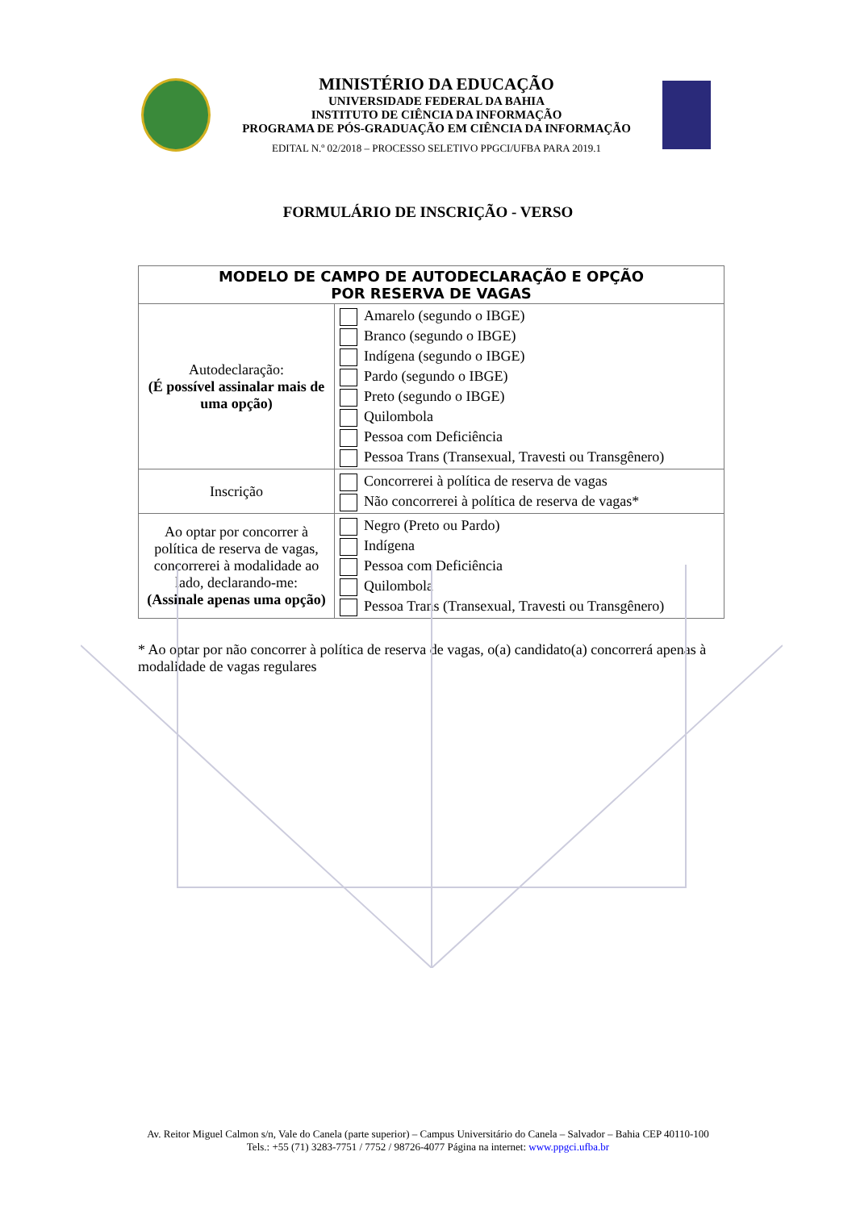MINISTÉRIO DA EDUCAÇÃO
UNIVERSIDADE FEDERAL DA BAHIA
INSTITUTO DE CIÊNCIA DA INFORMAÇÃO
PROGRAMA DE PÓS-GRADUAÇÃO EM CIÊNCIA DA INFORMAÇÃO
EDITAL N.º 02/2018 – PROCESSO SELETIVO PPGCI/UFBA PARA 2019.1
FORMULÁRIO DE INSCRIÇÃO - VERSO
| MODELO DE CAMPO DE AUTODECLARAÇÃO E OPÇÃO POR RESERVA DE VAGAS | |
| --- | --- |
| Autodeclaração: (É possível assinalar mais de uma opção) | Amarelo (segundo o IBGE) Branco (segundo o IBGE) Indígena (segundo o IBGE) Pardo (segundo o IBGE) Preto (segundo o IBGE) Quilombola Pessoa com Deficiência Pessoa Trans (Transexual, Travesti ou Transgênero) |
| Inscrição | Concorrerei à política de reserva de vagas Não concorrerei à política de reserva de vagas* |
| Ao optar por concorrer à política de reserva de vagas, concorrerei à modalidade ao lado, declarando-me: (Assinale apenas uma opção) | Negro (Preto ou Pardo) Indígena Pessoa com Deficiência Quilombola Pessoa Trans (Transexual, Travesti ou Transgênero) |
* Ao optar por não concorrer à política de reserva de vagas, o(a) candidato(a) concorrerá apenas à modalidade de vagas regulares
Av. Reitor Miguel Calmon s/n, Vale do Canela (parte superior) – Campus Universitário do Canela – Salvador – Bahia CEP 40110-100
Tels.: +55 (71) 3283-7751 / 7752 / 98726-4077 Página na internet: www.ppgci.ufba.br